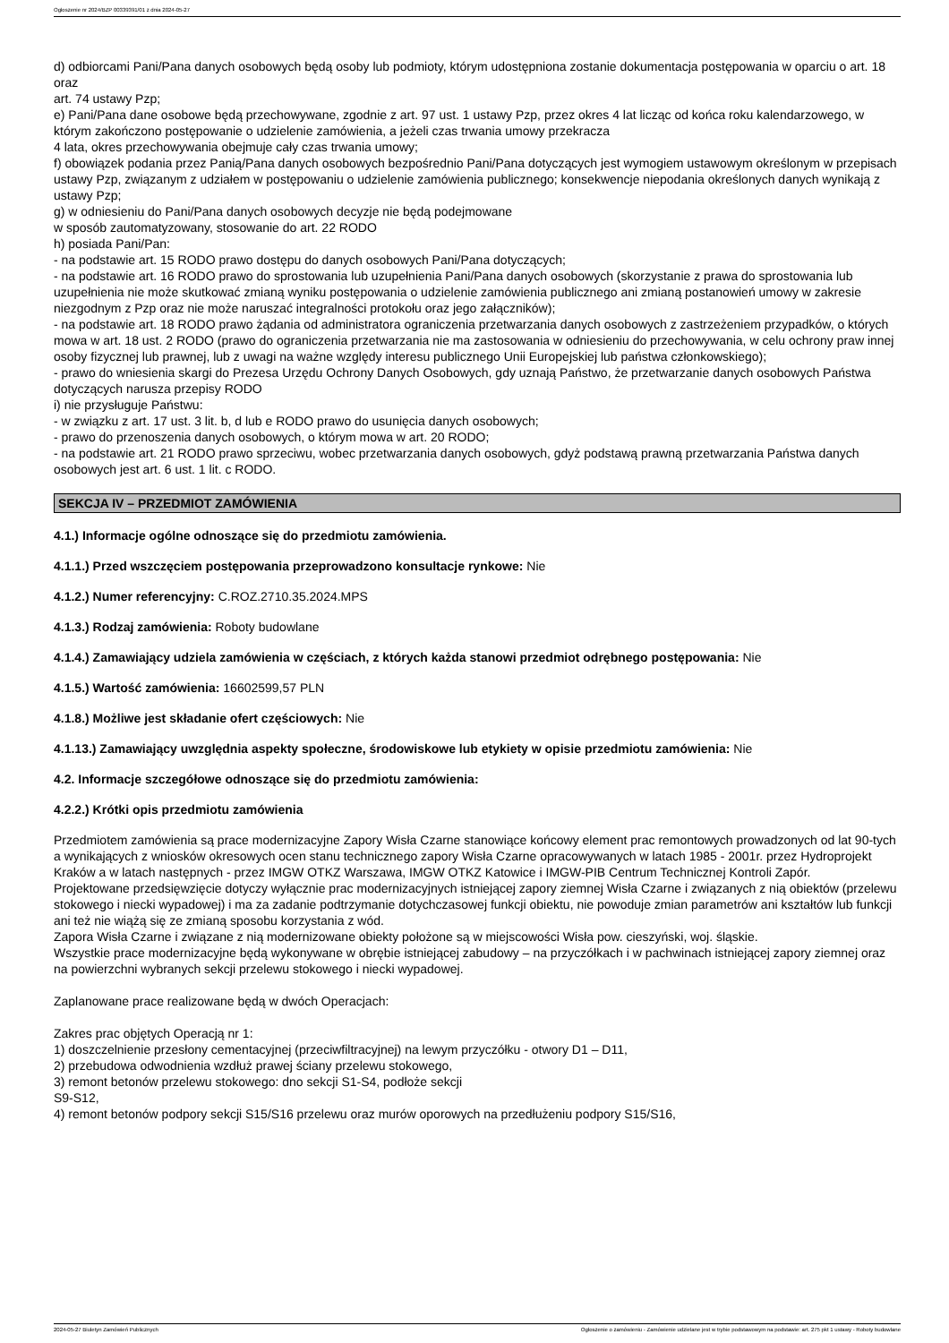Ogłoszenie nr 2024/BZP 00339391/01 z dnia 2024-05-27
d) odbiorcami Pani/Pana danych osobowych będą osoby lub podmioty, którym udostępniona zostanie dokumentacja postępowania w oparciu o art. 18 oraz
art. 74 ustawy Pzp;
e) Pani/Pana dane osobowe będą przechowywane, zgodnie z art. 97 ust. 1 ustawy Pzp, przez okres 4 lat licząc od końca roku kalendarzowego, w którym zakończono postępowanie o udzielenie zamówienia, a jeżeli czas trwania umowy przekracza
4 lata, okres przechowywania obejmuje cały czas trwania umowy;
f) obowiązek podania przez Panią/Pana danych osobowych bezpośrednio Pani/Pana dotyczących jest wymogiem ustawowym określonym w przepisach ustawy Pzp, związanym z udziałem w postępowaniu o udzielenie zamówienia publicznego; konsekwencje niepodania określonych danych wynikają z ustawy Pzp;
g) w odniesieniu do Pani/Pana danych osobowych decyzje nie będą podejmowane
w sposób zautomatyzowany, stosowanie do art. 22 RODO
h) posiada Pani/Pan:
- na podstawie art. 15 RODO prawo dostępu do danych osobowych Pani/Pana dotyczących;
- na podstawie art. 16 RODO prawo do sprostowania lub uzupełnienia Pani/Pana danych osobowych (skorzystanie z prawa do sprostowania lub uzupełnienia nie może skutkować zmianą wyniku postępowania o udzielenie zamówienia publicznego ani zmianą postanowień umowy w zakresie niezgodnym z Pzp oraz nie może naruszać integralności protokołu oraz jego załączników);
- na podstawie art. 18 RODO prawo żądania od administratora ograniczenia przetwarzania danych osobowych z zastrzeżeniem przypadków, o których mowa w art. 18 ust. 2 RODO (prawo do ograniczenia przetwarzania nie ma zastosowania w odniesieniu do przechowywania, w celu ochrony praw innej osoby fizycznej lub prawnej, lub z uwagi na ważne względy interesu publicznego Unii Europejskiej lub państwa członkowskiego);
- prawo do wniesienia skargi do Prezesa Urzędu Ochrony Danych Osobowych, gdy uznają Państwo, że przetwarzanie danych osobowych Państwa dotyczących narusza przepisy RODO
i) nie przysługuje Państwu:
- w związku z art. 17 ust. 3 lit. b, d lub e RODO prawo do usunięcia danych osobowych;
- prawo do przenoszenia danych osobowych, o którym mowa w art. 20 RODO;
- na podstawie art. 21 RODO prawo sprzeciwu, wobec przetwarzania danych osobowych, gdyż podstawą prawną przetwarzania Państwa danych osobowych jest art. 6 ust. 1 lit. c RODO.
SEKCJA IV – PRZEDMIOT ZAMÓWIENIA
4.1.) Informacje ogólne odnoszące się do przedmiotu zamówienia.
4.1.1.) Przed wszczęciem postępowania przeprowadzono konsultacje rynkowe: Nie
4.1.2.) Numer referencyjny: C.ROZ.2710.35.2024.MPS
4.1.3.) Rodzaj zamówienia: Roboty budowlane
4.1.4.) Zamawiający udziela zamówienia w częściach, z których każda stanowi przedmiot odrębnego postępowania: Nie
4.1.5.) Wartość zamówienia: 16602599,57 PLN
4.1.8.) Możliwe jest składanie ofert częściowych: Nie
4.1.13.) Zamawiający uwzględnia aspekty społeczne, środowiskowe lub etykiety w opisie przedmiotu zamówienia: Nie
4.2. Informacje szczegółowe odnoszące się do przedmiotu zamówienia:
4.2.2.) Krótki opis przedmiotu zamówienia
Przedmiotem zamówienia są prace modernizacyjne Zapory Wisła Czarne stanowiące końcowy element prac remontowych prowadzonych od lat 90-tych a wynikających z wniosków okresowych ocen stanu technicznego zapory Wisła Czarne opracowywanych w latach 1985 - 2001r. przez Hydroprojekt Kraków a w latach następnych - przez IMGW OTKZ Warszawa, IMGW OTKZ Katowice i IMGW-PIB Centrum Technicznej Kontroli Zapór.
Projektowane przedsięwzięcie dotyczy wyłącznie prac modernizacyjnych istniejącej zapory ziemnej Wisła Czarne i związanych z nią obiektów (przelewu stokowego i niecki wypadowej) i ma za zadanie podtrzymanie dotychczasowej funkcji obiektu, nie powoduje zmian parametrów ani kształtów lub funkcji ani też nie wiążą się ze zmianą sposobu korzystania z wód.
Zapora Wisła Czarne i związane z nią modernizowane obiekty położone są w miejscowości Wisła pow. cieszyński, woj. śląskie.
Wszystkie prace modernizacyjne będą wykonywane w obrębie istniejącej zabudowy – na przyczółkach i w pachwinach istniejącej zapory ziemnej oraz na powierzchni wybranych sekcji przelewu stokowego i niecki wypadowej.
Zaplanowane prace realizowane będą w dwóch Operacjach:
Zakres prac objętych Operacją nr 1:
1) doszczelnienie przesłony cementacyjnej (przeciwfiltracyjnej) na lewym przyczółku - otwory D1 – D11,
2) przebudowa odwodnienia wzdłuż prawej ściany przelewu stokowego,
3) remont betonów przelewu stokowego: dno sekcji S1-S4, podłoże sekcji
S9-S12,
4) remont betonów podpory sekcji S15/S16 przelewu oraz murów oporowych na przedłużeniu podpory S15/S16,
2024-05-27 Biuletyn Zamówień Publicznych Ogłoszenie o zamówieniu - Zamówienie udzielane jest w trybie podstawowym na podstawie: art. 275 pkt 1 ustawy - Roboty budowlane